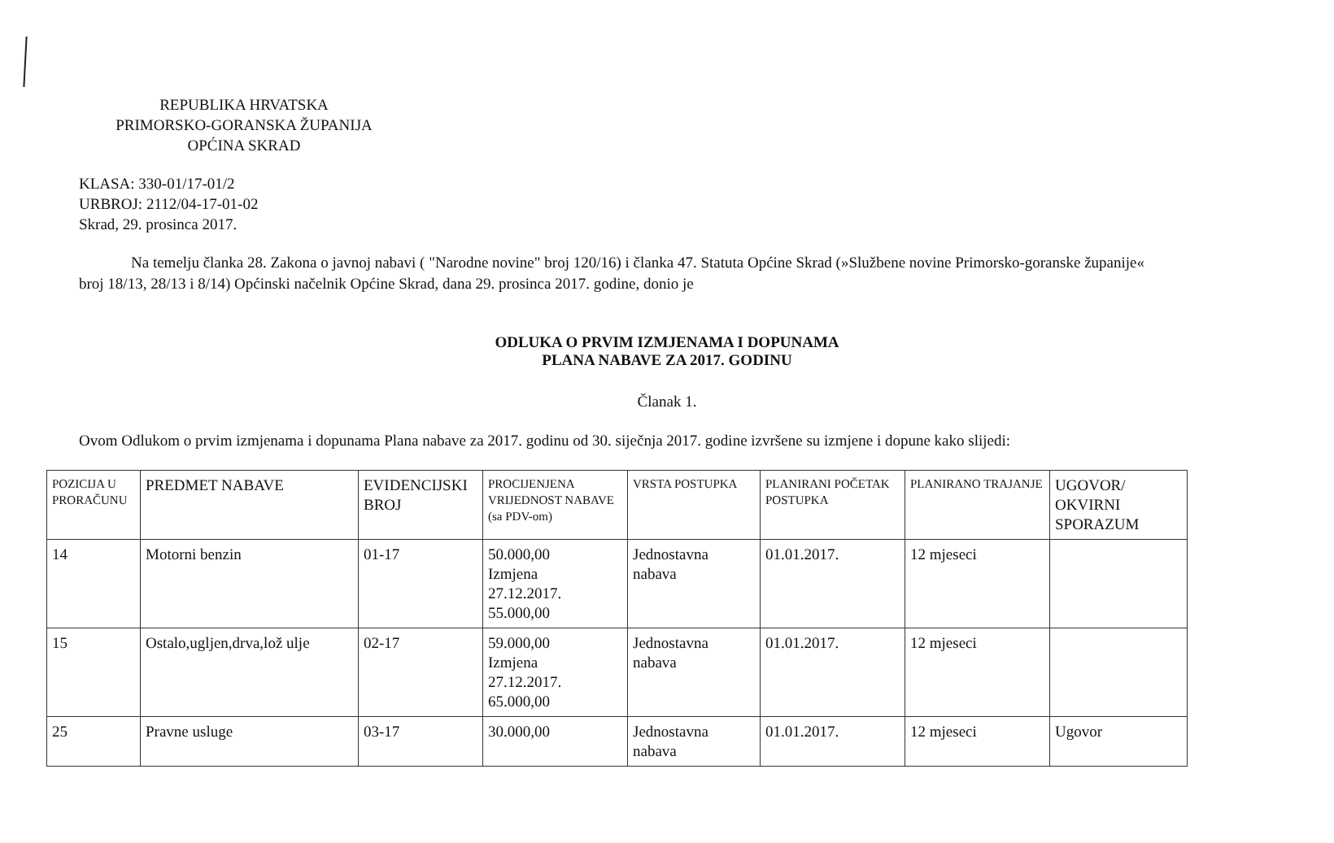REPUBLIKA HRVATSKA
PRIMORSKO-GORANSKA ŽUPANIJA
OPĆINA SKRAD
KLASA: 330-01/17-01/2
URBROJ: 2112/04-17-01-02
Skrad, 29. prosinca 2017.
Na temelju članka 28. Zakona o javnoj nabavi ( "Narodne novine" broj 120/16) i članka 47. Statuta Općine Skrad (»Službene novine Primorsko-goranske županije« broj 18/13, 28/13 i 8/14) Općinski načelnik Općine Skrad, dana 29. prosinca 2017. godine, donio je
ODLUKA O PRVIM IZMJENAMA I DOPUNAMA
PLANA NABAVE ZA 2017. GODINU
Članak 1.
Ovom Odlukom o prvim izmjenama i dopunama Plana nabave za 2017. godinu od 30. siječnja 2017. godine izvršene su izmjene i dopune kako slijedi:
| POZICIJA U PRORAČUNU | PREDMET NABAVE | EVIDENCIJSKI BROJ | PROCIJENJENA VRIJEDNOST NABAVE (sa PDV-om) | VRSTA POSTUPKA | PLANIRANI POČETAK POSTUPKA | PLANIRANO TRAJANJE | UGOVOR/ OKVIRNI SPORAZUM |
| --- | --- | --- | --- | --- | --- | --- | --- |
| 14 | Motorni benzin | 01-17 | 50.000,00 Izmjena 27.12.2017. 55.000,00 | Jednostavna nabava | 01.01.2017. | 12 mjeseci | |
| 15 | Ostalo,ugljen,drva,lož ulje | 02-17 | 59.000,00 Izmjena 27.12.2017. 65.000,00 | Jednostavna nabava | 01.01.2017. | 12 mjeseci | |
| 25 | Pravne usluge | 03-17 | 30.000,00 | Jednostavna nabava | 01.01.2017. | 12 mjeseci | Ugovor |